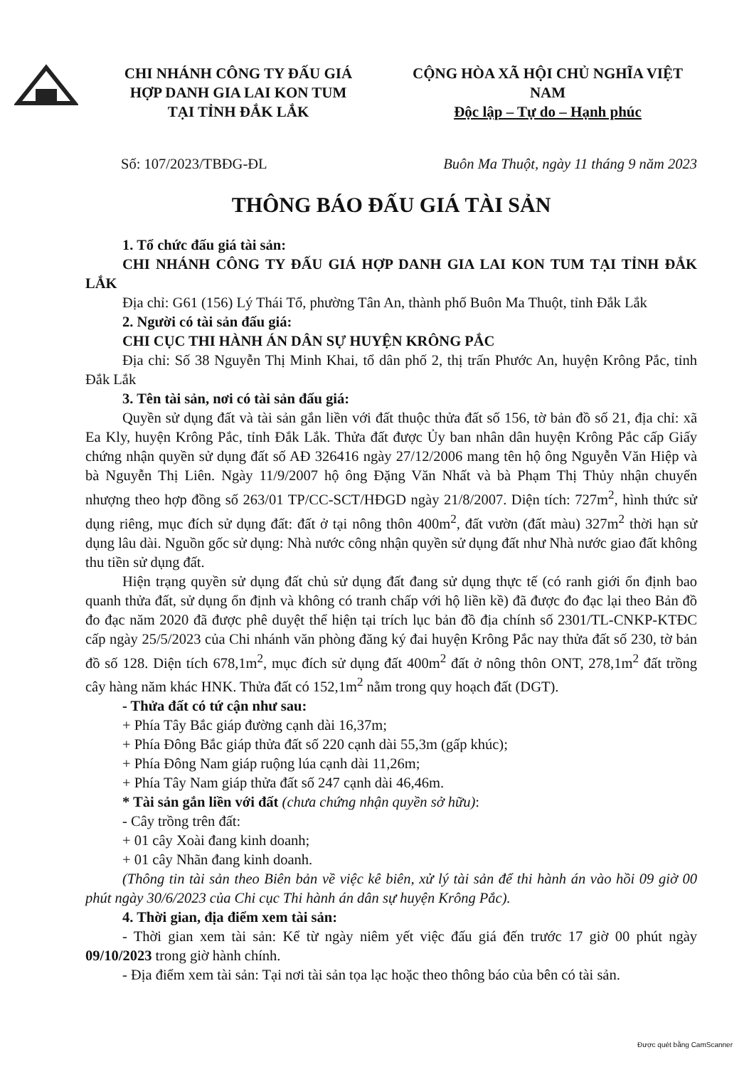CHI NHÁNH CÔNG TY ĐẤU GIÁ
HỢP DANH GIA LAI KON TUM
TẠI TỈNH ĐẮK LẮK
CỘNG HÒA XÃ HỘI CHỦ NGHĨA VIỆT NAM
Độc lập – Tự do – Hạnh phúc
Số: 107/2023/TBĐG-ĐL Buôn Ma Thuột, ngày 11 tháng 9 năm 2023
THÔNG BÁO ĐẤU GIÁ TÀI SẢN
1. Tổ chức đấu giá tài sản:
CHI NHÁNH CÔNG TY ĐẤU GIÁ HỢP DANH GIA LAI KON TUM TẠI TỈNH ĐẮK LẮK
Địa chỉ: G61 (156) Lý Thái Tổ, phường Tân An, thành phố Buôn Ma Thuột, tỉnh Đắk Lắk
2. Người có tài sản đấu giá:
CHI CỤC THI HÀNH ÁN DÂN SỰ HUYỆN KRÔNG PẮC
Địa chỉ: Số 38 Nguyễn Thị Minh Khai, tổ dân phố 2, thị trấn Phước An, huyện Krông Pắc, tỉnh Đắk Lắk
3. Tên tài sản, nơi có tài sản đấu giá:
Quyền sử dụng đất và tài sản gắn liền với đất thuộc thửa đất số 156, tờ bản đồ số 21, địa chỉ: xã Ea Kly, huyện Krông Pắc, tỉnh Đắk Lắk. Thửa đất được Ủy ban nhân dân huyện Krông Pắc cấp Giấy chứng nhận quyền sử dụng đất số AĐ 326416 ngày 27/12/2006 mang tên hộ ông Nguyễn Văn Hiệp và bà Nguyễn Thị Liên. Ngày 11/9/2007 hộ ông Đặng Văn Nhất và bà Phạm Thị Thủy nhận chuyển nhượng theo hợp đồng số 263/01 TP/CC-SCT/HĐGD ngày 21/8/2007. Diện tích: 727m<sup>2</sup>, hình thức sử dụng riêng, mục đích sử dụng đất: đất ở tại nông thôn 400m<sup>2</sup>, đất vườn (đất màu) 327m<sup>2</sup> thời hạn sử dụng lâu dài. Nguồn gốc sử dụng: Nhà nước công nhận quyền sử dụng đất như Nhà nước giao đất không thu tiền sử dụng đất.
Hiện trạng quyền sử dụng đất chủ sử dụng đất đang sử dụng thực tế (có ranh giới ổn định bao quanh thửa đất, sử dụng ổn định và không có tranh chấp với hộ liền kề) đã được đo đạc lại theo Bản đồ đo đạc năm 2020 đã được phê duyệt thể hiện tại trích lục bản đồ địa chính số 2301/TL-CNKP-KTĐC cấp ngày 25/5/2023 của Chi nhánh văn phòng đăng ký đai huyện Krông Pắc nay thửa đất số 230, tờ bản đồ số 128. Diện tích 678,1m<sup>2</sup>, mục đích sử dụng đất 400m<sup>2</sup> đất ở nông thôn ONT, 278,1m<sup>2</sup> đất trồng cây hàng năm khác HNK. Thửa đất có 152,1m<sup>2</sup> nằm trong quy hoạch đất (DGT).
- Thửa đất có tứ cận như sau:
+ Phía Tây Bắc giáp đường cạnh dài 16,37m;
+ Phía Đông Bắc giáp thửa đất số 220 cạnh dài 55,3m (gấp khúc);
+ Phía Đông Nam giáp ruộng lúa cạnh dài 11,26m;
+ Phía Tây Nam giáp thửa đất số 247 cạnh dài 46,46m.
* Tài sản gắn liền với đất (chưa chứng nhận quyền sở hữu):
- Cây trồng trên đất:
+ 01 cây Xoài đang kinh doanh;
+ 01 cây Nhãn đang kinh doanh.
(Thông tin tài sản theo Biên bản về việc kê biên, xử lý tài sản để thi hành án vào hồi 09 giờ 00 phút ngày 30/6/2023 của Chi cục Thi hành án dân sự huyện Krông Pắc).
4. Thời gian, địa điểm xem tài sản:
- Thời gian xem tài sản: Kể từ ngày niêm yết việc đấu giá đến trước 17 giờ 00 phút ngày 09/10/2023 trong giờ hành chính.
- Địa điểm xem tài sản: Tại nơi tài sản tọa lạc hoặc theo thông báo của bên có tài sản.
Được quét bằng CamScanner